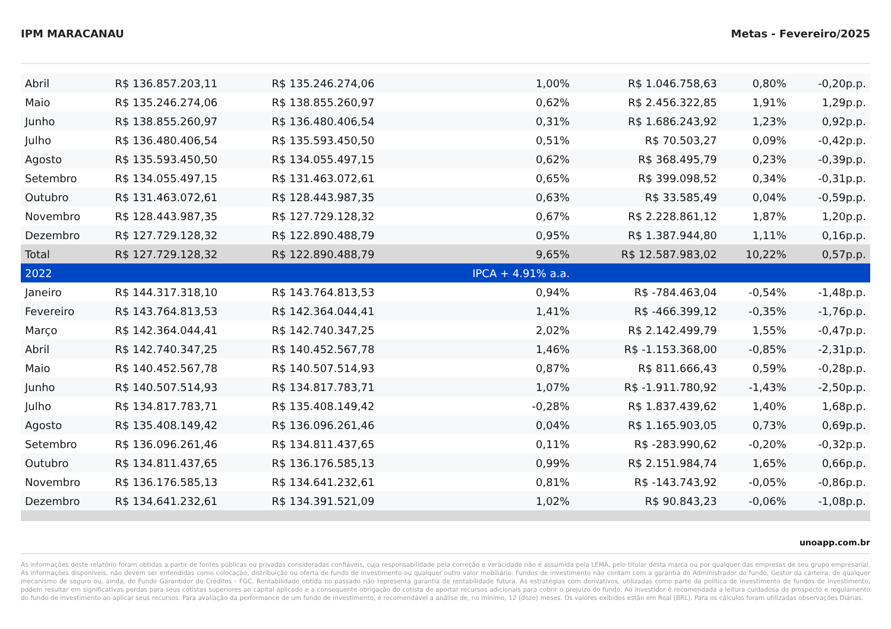IPM MARACANAU Metas - Fevereiro/2025
| Abril | R$ 136.857.203,11 | R$ 135.246.274,06 | 1,00% | R$ 1.046.758,63 | 0,80% | -0,20p.p. |
| Maio | R$ 135.246.274,06 | R$ 138.855.260,97 | 0,62% | R$ 2.456.322,85 | 1,91% | 1,29p.p. |
| Junho | R$ 138.855.260,97 | R$ 136.480.406,54 | 0,31% | R$ 1.686.243,92 | 1,23% | 0,92p.p. |
| Julho | R$ 136.480.406,54 | R$ 135.593.450,50 | 0,51% | R$ 70.503,27 | 0,09% | -0,42p.p. |
| Agosto | R$ 135.593.450,50 | R$ 134.055.497,15 | 0,62% | R$ 368.495,79 | 0,23% | -0,39p.p. |
| Setembro | R$ 134.055.497,15 | R$ 131.463.072,61 | 0,65% | R$ 399.098,52 | 0,34% | -0,31p.p. |
| Outubro | R$ 131.463.072,61 | R$ 128.443.987,35 | 0,63% | R$ 33.585,49 | 0,04% | -0,59p.p. |
| Novembro | R$ 128.443.987,35 | R$ 127.729.128,32 | 0,67% | R$ 2.228.861,12 | 1,87% | 1,20p.p. |
| Dezembro | R$ 127.729.128,32 | R$ 122.890.488,79 | 0,95% | R$ 1.387.944,80 | 1,11% | 0,16p.p. |
| Total | R$ 127.729.128,32 | R$ 122.890.488,79 | 9,65% | R$ 12.587.983,02 | 10,22% | 0,57p.p. |
| 2022 | | | IPCA + 4.91% a.a. | | | |
| Janeiro | R$ 144.317.318,10 | R$ 143.764.813,53 | 0,94% | R$ -784.463,04 | -0,54% | -1,48p.p. |
| Fevereiro | R$ 143.764.813,53 | R$ 142.364.044,41 | 1,41% | R$ -466.399,12 | -0,35% | -1,76p.p. |
| Março | R$ 142.364.044,41 | R$ 142.740.347,25 | 2,02% | R$ 2.142.499,79 | 1,55% | -0,47p.p. |
| Abril | R$ 142.740.347,25 | R$ 140.452.567,78 | 1,46% | R$ -1.153.368,00 | -0,85% | -2,31p.p. |
| Maio | R$ 140.452.567,78 | R$ 140.507.514,93 | 0,87% | R$ 811.666,43 | 0,59% | -0,28p.p. |
| Junho | R$ 140.507.514,93 | R$ 134.817.783,71 | 1,07% | R$ -1.911.780,92 | -1,43% | -2,50p.p. |
| Julho | R$ 134.817.783,71 | R$ 135.408.149,42 | -0,28% | R$ 1.837.439,62 | 1,40% | 1,68p.p. |
| Agosto | R$ 135.408.149,42 | R$ 136.096.261,46 | 0,04% | R$ 1.165.903,05 | 0,73% | 0,69p.p. |
| Setembro | R$ 136.096.261,46 | R$ 134.811.437,65 | 0,11% | R$ -283.990,62 | -0,20% | -0,32p.p. |
| Outubro | R$ 134.811.437,65 | R$ 136.176.585,13 | 0,99% | R$ 2.151.984,74 | 1,65% | 0,66p.p. |
| Novembro | R$ 136.176.585,13 | R$ 134.641.232,61 | 0,81% | R$ -143.743,92 | -0,05% | -0,86p.p. |
| Dezembro | R$ 134.641.232,61 | R$ 134.391.521,09 | 1,02% | R$ 90.843,23 | -0,06% | -1,08p.p. |
unoapp.com.br
As informações deste relatório foram obtidas a partir de fontes públicas ou privadas consideradas confiáveis, cuja responsabilidade pela correção e veracidade não é assumida pela LEMA, pelo titular desta marca ou por qualquer das empresas de seu grupo empresarial. As informações disponíveis, não devem ser entendidas como colocação, distribuição ou oferta de fundo de investimento ou qualquer outro valor mobiliário. Fundos de investimento não contam com a garantia do Administrador do fundo, Gestor da carteira, de qualquer mecanismo de seguro ou, ainda, do Fundo Garantidor de Créditos - FGC. Rentabilidade obtida no passado não representa garantia de rentabilidade futura. As estratégias com derivativos, utilizadas como parte da política de investimento de fundos de investimento, podem resultar em significativas perdas para seus cotistas superiores ao capital aplicado e a consequente obrigação do cotista de aportar recursos adicionais para cobrir o prejuízo do fundo. Ao investidor é recomendada a leitura cuidadosa do prospecto e regulamento do fundo de investimento ao aplicar seus recursos. Para avaliação da performance de um fundo de investimento, é recomendável a análise de, no mínimo, 12 (doze) meses. Os valores exibidos estão em Real (BRL). Para os cálculos foram utilizadas observações Diárias.